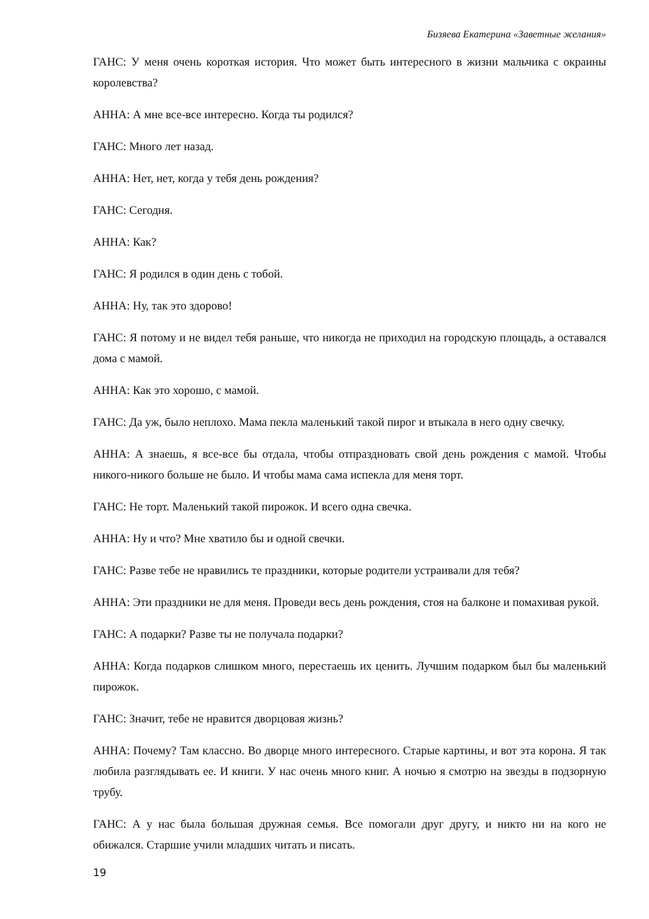Бизяева Екатерина «Заветные желания»
ГАНС: У меня очень короткая история. Что может быть интересного в жизни мальчика с окраины королевства?
АННА: А мне все-все интересно. Когда ты родился?
ГАНС: Много лет назад.
АННА: Нет, нет, когда у тебя день рождения?
ГАНС: Сегодня.
АННА: Как?
ГАНС: Я родился в один день с тобой.
АННА: Ну, так это здорово!
ГАНС: Я потому и не видел тебя раньше, что никогда не приходил на городскую площадь, а оставался дома с мамой.
АННА: Как это хорошо, с мамой.
ГАНС: Да уж, было неплохо. Мама пекла маленький такой пирог и втыкала в него одну свечку.
АННА: А знаешь, я все-все бы отдала, чтобы отпраздновать свой день рождения с мамой. Чтобы никого-никого больше не было. И чтобы мама сама испекла для меня торт.
ГАНС: Не торт. Маленький такой пирожок. И всего одна свечка.
АННА: Ну и что? Мне хватило бы и одной свечки.
ГАНС: Разве тебе не нравились те праздники, которые родители устраивали для тебя?
АННА: Эти праздники не для меня. Проведи весь день рождения, стоя на балконе и помахивая рукой.
ГАНС: А подарки? Разве ты не получала подарки?
АННА: Когда подарков слишком много, перестаешь их ценить. Лучшим подарком был бы маленький пирожок.
ГАНС: Значит, тебе не нравится дворцовая жизнь?
АННА: Почему? Там классно. Во дворце много интересного. Старые картины, и вот эта корона. Я так любила разглядывать ее. И книги. У нас очень много книг. А ночью я смотрю на звезды в подзорную трубу.
ГАНС: А у нас была большая дружная семья. Все помогали друг другу, и никто ни на кого не обижался. Старшие учили младших читать и писать.
19